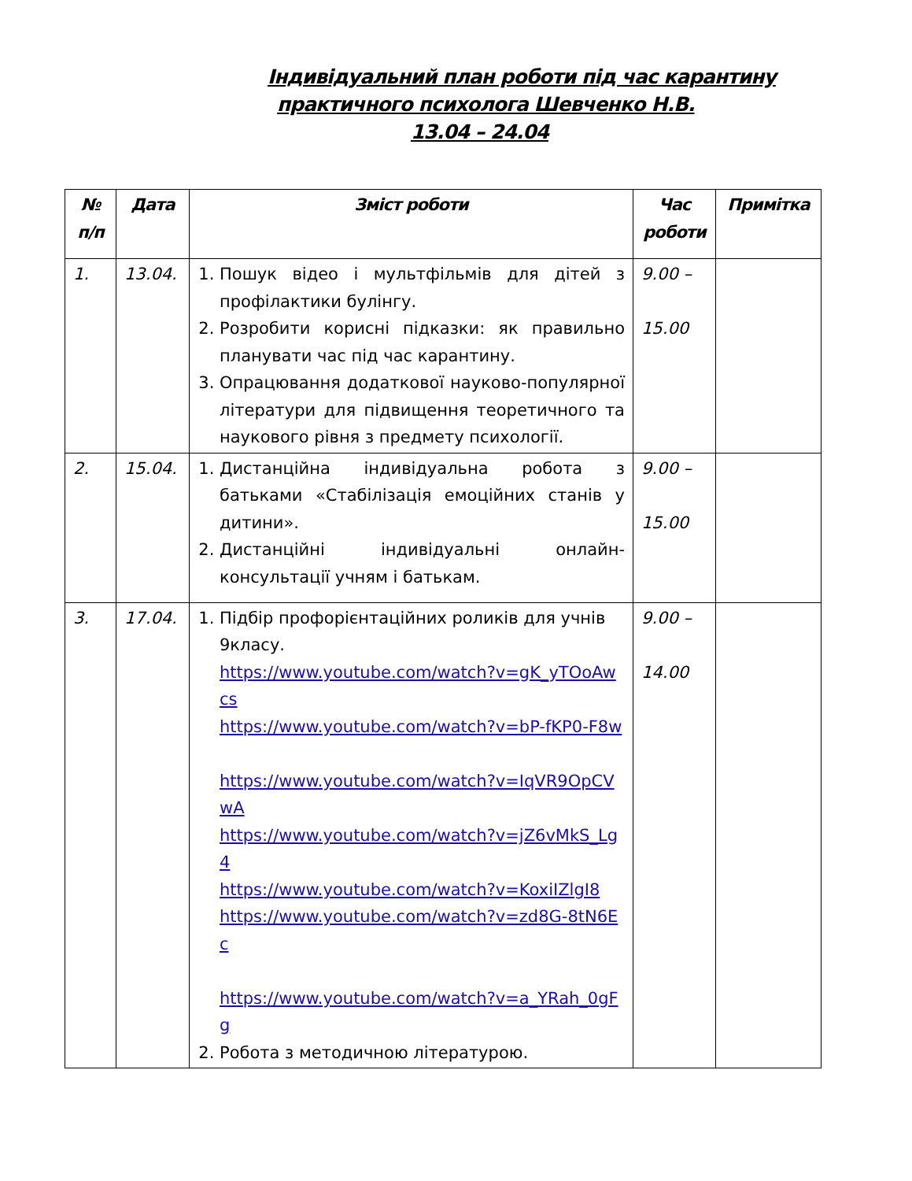Індивідуальний план роботи під час карантину
практичного психолога Шевченко Н.В.
13.04 – 24.04
| № п/п | Дата | Зміст роботи | Час роботи | Примітка |
| --- | --- | --- | --- | --- |
| 1. | 13.04. | 1. Пошук відео і мультфільмів для дітей з профілактики булінгу. 2. Розробити корисні підказки: як правильно планувати час під час карантину. 3. Опрацювання додаткової науково-популярної літератури для підвищення теоретичного та наукового рівня з предмету психології. | 9.00 – 15.00 | |
| 2. | 15.04. | 1. Дистанційна індивідуальна робота з батьками «Стабілізація емоційних станів у дитини». 2. Дистанційні індивідуальні онлайн-консультації учням і батькам. | 9.00 – 15.00 | |
| 3. | 17.04. | 1. Підбір профорієнтаційних роликів для учнів 9класу. https://www.youtube.com/watch?v=gK_yTOoAwcs https://www.youtube.com/watch?v=bP-fKP0-F8w https://www.youtube.com/watch?v=IqVR9OpCVwA https://www.youtube.com/watch?v=jZ6vMkS_Lg4 https://www.youtube.com/watch?v=KoxiIZlgI8 https://www.youtube.com/watch?v=zd8G-8tN6Ec https://www.youtube.com/watch?v=a_YRah_0gFg 2. Робота з методичною літературою. | 9.00 – 14.00 | |